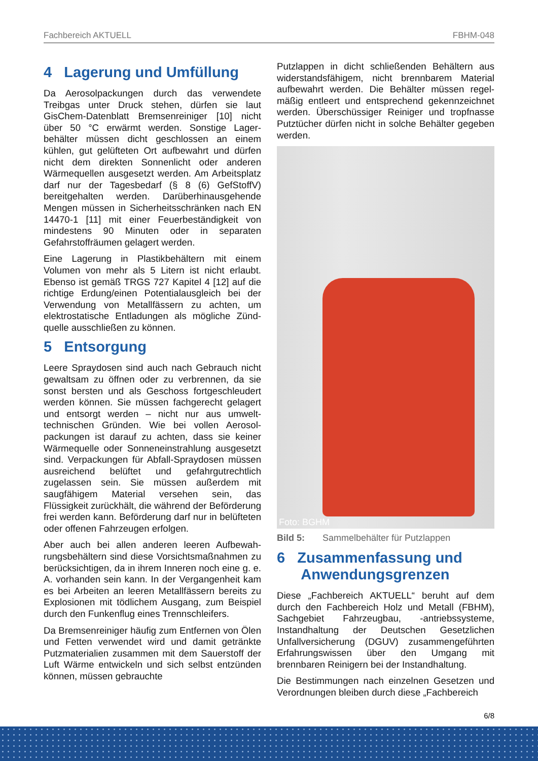Fachbereich AKTUELL FBHM-048
4 Lagerung und Umfüllung
Da Aerosolpackungen durch das verwendete Treibgas unter Druck stehen, dürfen sie laut GisChem-Datenblatt Bremsenreiniger [10] nicht über 50 °C erwärmt werden. Sonstige Lager­behälter müssen dicht geschlossen an einem kühlen, gut gelüfteten Ort aufbewahrt und dürfen nicht dem direkten Sonnenlicht oder anderen Wärmequellen ausgesetzt werden. Am Arbeits­platz darf nur der Tagesbedarf (§ 8 (6) GefStoffV) bereitgehalten werden. Darüberhinausgehende Mengen müssen in Sicherheitsschränken nach EN 14470-1 [11] mit einer Feuerbeständigkeit von mindestens 90 Minuten oder in separaten Gefahrstoffräumen gelagert werden.
Eine Lagerung in Plastikbehältern mit einem Volumen von mehr als 5 Litern ist nicht erlaubt. Ebenso ist gemäß TRGS 727 Kapitel 4 [12] auf die richtige Erdung/einen Potentialausgleich bei der Verwendung von Metallfässern zu achten, um elektrostatische Entladungen als mögliche Zünd­quelle ausschließen zu können.
5 Entsorgung
Leere Spraydosen sind auch nach Gebrauch nicht gewaltsam zu öffnen oder zu verbrennen, da sie sonst bersten und als Geschoss fortgeschleudert werden können. Sie müssen fachgerecht gelagert und entsorgt werden – nicht nur aus umwelt­technischen Gründen. Wie bei vollen Aerosol­packungen ist darauf zu achten, dass sie keiner Wärmequelle oder Sonneneinstrahlung aus­gesetzt sind. Verpackungen für Abfall-Spray­dosen müssen ausreichend belüftet und gefahr­gutrechtlich zugelassen sein. Sie müssen außerdem mit saugfähigem Material versehen sein, das Flüssigkeit zurückhält, die während der Beförderung frei werden kann. Beförderung darf nur in belüfteten oder offenen Fahrzeugen erfolgen.
Aber auch bei allen anderen leeren Aufbewah­rungsbehältern sind diese Vorsichtsmaßnahmen zu berücksichtigen, da in ihrem Inneren noch eine g. e. A. vorhanden sein kann. In der Vergangen­heit kam es bei Arbeiten an leeren Metallfässern bereits zu Explosionen mit tödlichem Ausgang, zum Beispiel durch den Funkenflug eines Trenn­schleifers.
Da Bremsenreiniger häufig zum Entfernen von Ölen und Fetten verwendet wird und damit getränkte Putzmaterialien zusammen mit dem Sauerstoff der Luft Wärme entwickeln und sich selbst entzünden können, müssen gebrauchte
Putzlappen in dicht schließenden Behältern aus widerstandsfähigem, nicht brennbarem Material aufbewahrt werden. Die Behälter müssen regel­mäßig entleert und entsprechend gekennzeichnet werden. Überschüssiger Reiniger und tropfnasse Putztücher dürfen nicht in solche Behälter gegeben werden.
Foto: BGHM
Bild 5: Sammelbehälter für Putzlappen
6 Zusammenfassung und
Anwendungsgrenzen
Diese „Fachbereich AKTUELL“ beruht auf dem durch den Fachbereich Holz und Metall (FBHM), Sachgebiet Fahrzeugbau, -antriebssysteme, Instandhaltung der Deutschen Gesetzlichen Unfallversicherung (DGUV) zusammengeführten Erfahrungswissen über den Umgang mit brennbaren Reinigern bei der Instandhaltung.
Die Bestimmungen nach einzelnen Gesetzen und Verordnungen bleiben durch diese „Fachbereich
6/8